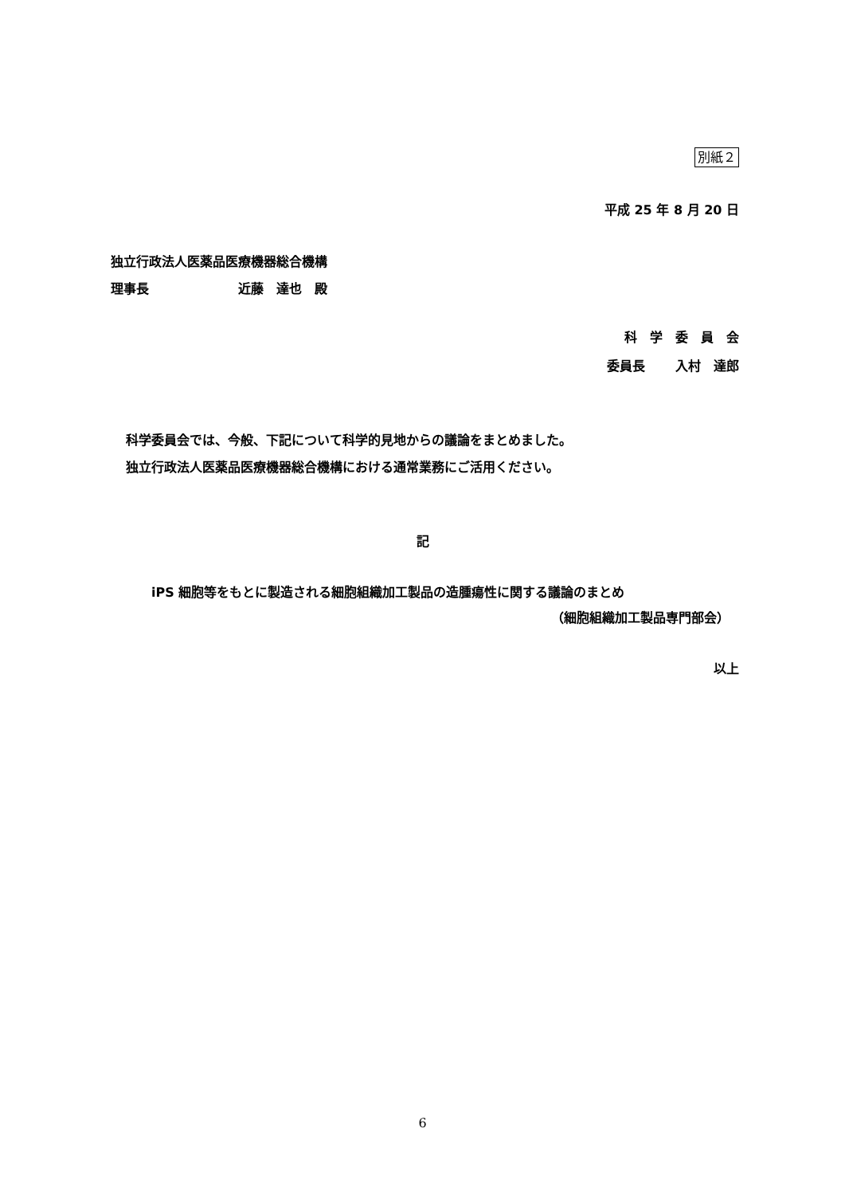別紙２
平成 25 年 8 月 20 日
独立行政法人医薬品医療機器総合機構
理事長　　　　　　　近藤　達也　殿
科　学　委　員　会
委員長　　 入村　達郎
科学委員会では、今般、下記について科学的見地からの議論をまとめました。
独立行政法人医薬品医療機器総合機構における通常業務にご活用ください。
記
iPS 細胞等をもとに製造される細胞組織加工製品の造腫瘍性に関する議論のまとめ
（細胞組織加工製品専門部会）
以上
6